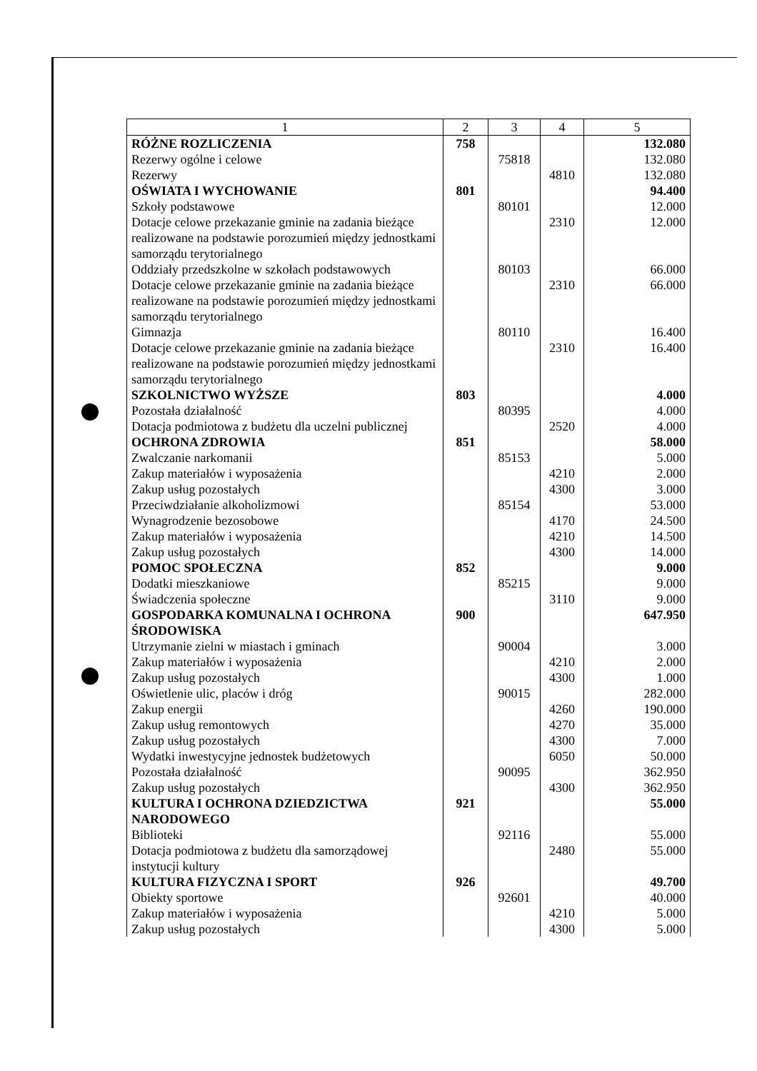| 1 | 2 | 3 | 4 | 5 |
| --- | --- | --- | --- | --- |
| RÓŻNE ROZLICZENIA | 758 | | | 132.080 |
| Rezerwy ogólne i celowe | | 75818 | | 132.080 |
| Rezerwy | | | 4810 | 132.080 |
| OŚWIATA I WYCHOWANIE | 801 | | | 94.400 |
| Szkoły podstawowe | | 80101 | | 12.000 |
| Dotacje celowe przekazanie gminie na zadania bieżące realizowane na podstawie porozumień między jednostkami samorządu terytorialnego | | | 2310 | 12.000 |
| Oddziały przedszkolne w szkołach podstawowych | | 80103 | | 66.000 |
| Dotacje celowe przekazanie gminie na zadania bieżące realizowane na podstawie porozumień między jednostkami samorządu terytorialnego | | | 2310 | 66.000 |
| Gimnazja | | 80110 | | 16.400 |
| Dotacje celowe przekazanie gminie na zadania bieżące realizowane na podstawie porozumień między jednostkami samorządu terytorialnego | | | 2310 | 16.400 |
| SZKOLNICTWO WYŻSZE | 803 | | | 4.000 |
| Pozostała działalność | | 80395 | | 4.000 |
| Dotacja podmiotowa z budżetu dla uczelni publicznej | | | 2520 | 4.000 |
| OCHRONA ZDROWIA | 851 | | | 58.000 |
| Zwalczanie narkomanii | | 85153 | | 5.000 |
| Zakup materiałów i wyposażenia | | | 4210 | 2.000 |
| Zakup usług pozostałych | | | 4300 | 3.000 |
| Przeciwdziałanie alkoholizmowi | | 85154 | | 53.000 |
| Wynagrodzenie bezosobowe | | | 4170 | 24.500 |
| Zakup materiałów i wyposażenia | | | 4210 | 14.500 |
| Zakup usług pozostałych | | | 4300 | 14.000 |
| POMOC SPOŁECZNA | 852 | | | 9.000 |
| Dodatki mieszkaniowe | | 85215 | | 9.000 |
| Świadczenia społeczne | | | 3110 | 9.000 |
| GOSPODARKA KOMUNALNA I OCHRONA ŚRODOWISKA | 900 | | | 647.950 |
| Utrzymanie zielni w miastach i gminach | | 90004 | | 3.000 |
| Zakup materiałów i wyposażenia | | | 4210 | 2.000 |
| Zakup usług pozostałych | | | 4300 | 1.000 |
| Oświetlenie ulic, placów i dróg | | 90015 | | 282.000 |
| Zakup energii | | | 4260 | 190.000 |
| Zakup usług remontowych | | | 4270 | 35.000 |
| Zakup usług pozostałych | | | 4300 | 7.000 |
| Wydatki inwestycyjne jednostek budżetowych | | | 6050 | 50.000 |
| Pozostała działalność | | 90095 | | 362.950 |
| Zakup usług pozostałych | | | 4300 | 362.950 |
| KULTURA I OCHRONA DZIEDZICTWA NARODOWEGO | 921 | | | 55.000 |
| Biblioteki | | 92116 | | 55.000 |
| Dotacja podmiotowa z budżetu dla samorządowej instytucji kultury | | | 2480 | 55.000 |
| KULTURA FIZYCZNA I SPORT | 926 | | | 49.700 |
| Obiekty sportowe | | 92601 | | 40.000 |
| Zakup materiałów i wyposażenia | | | 4210 | 5.000 |
| Zakup usług pozostałych | | | 4300 | 5.000 |